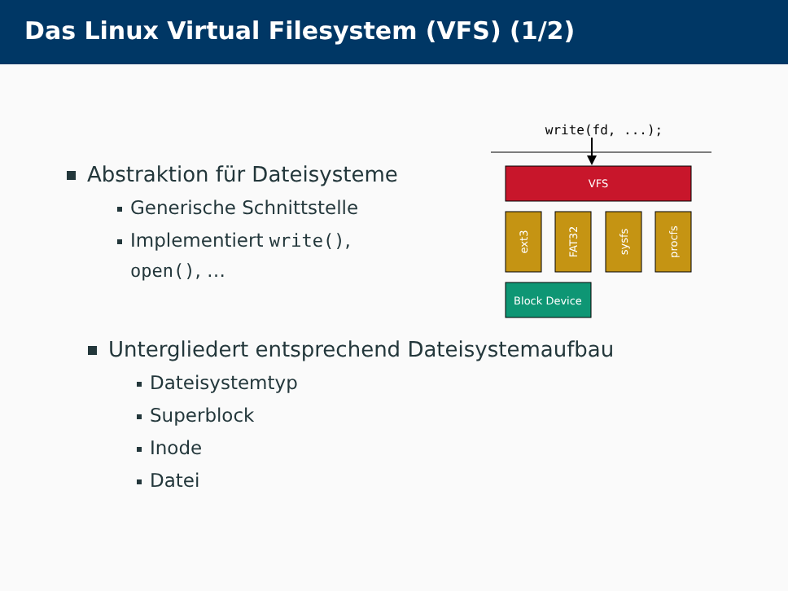Das Linux Virtual Filesystem (VFS) (1/2)
Abstraktion für Dateisysteme
Generische Schnittstelle
Implementiert write(),
open(), …
write(fd, ...);
VFS
ext3
FAT32
sysfs
procfs
Block Device
Untergliedert entsprechend Dateisystemaufbau
Dateisystemtyp
Superblock
Inode
Datei